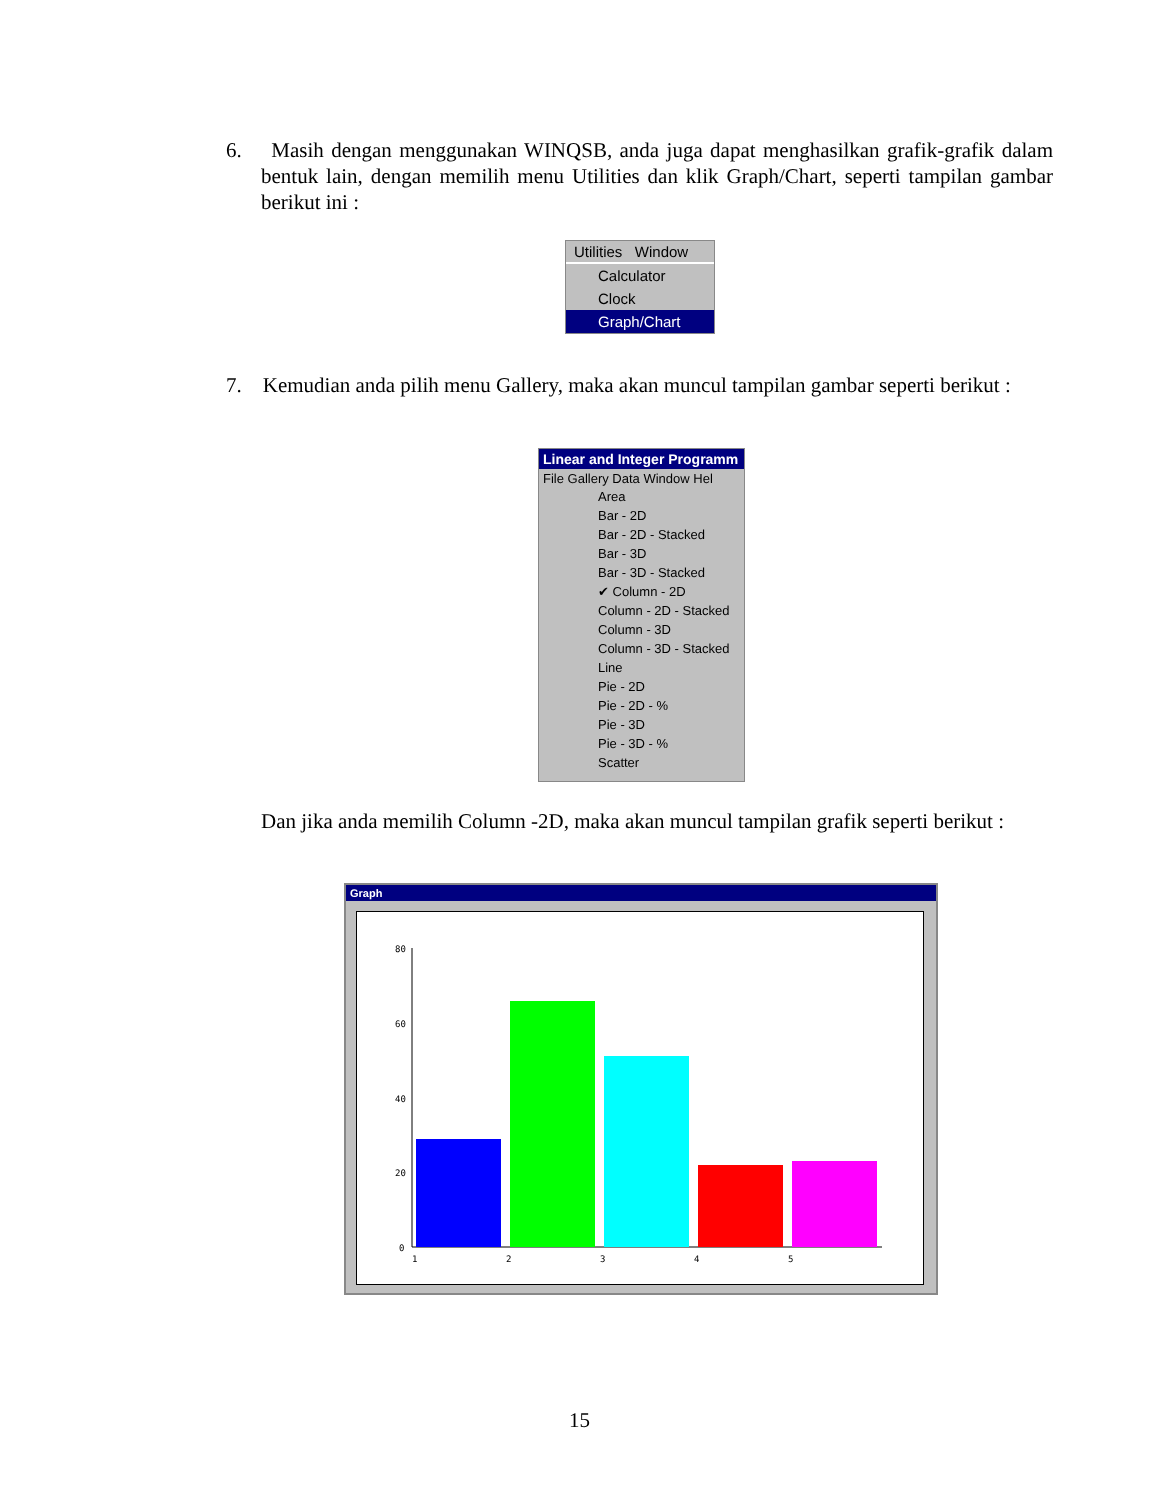6. Masih dengan menggunakan WINQSB, anda juga dapat menghasilkan grafik-grafik dalam bentuk lain, dengan memilih menu Utilities dan klik Graph/Chart, seperti tampilan gambar berikut ini :
Utilities Window
Calculator
Clock
Graph/Chart
7. Kemudian anda pilih menu Gallery, maka akan muncul tampilan gambar seperti berikut :
Linear and Integer Programm
File Gallery Data Window Hel
Area
Bar - 2D
Bar - 2D - Stacked
Bar - 3D
Bar - 3D - Stacked
✔ Column - 2D
Column - 2D - Stacked
Column - 3D
Column - 3D - Stacked
Line
Pie - 2D
Pie - 2D - %
Pie - 3D
Pie - 3D - %
Scatter
Dan jika anda memilih Column -2D, maka akan muncul tampilan grafik seperti berikut :
Graph
80
60
40
20
0
1
2
3
4
5
15